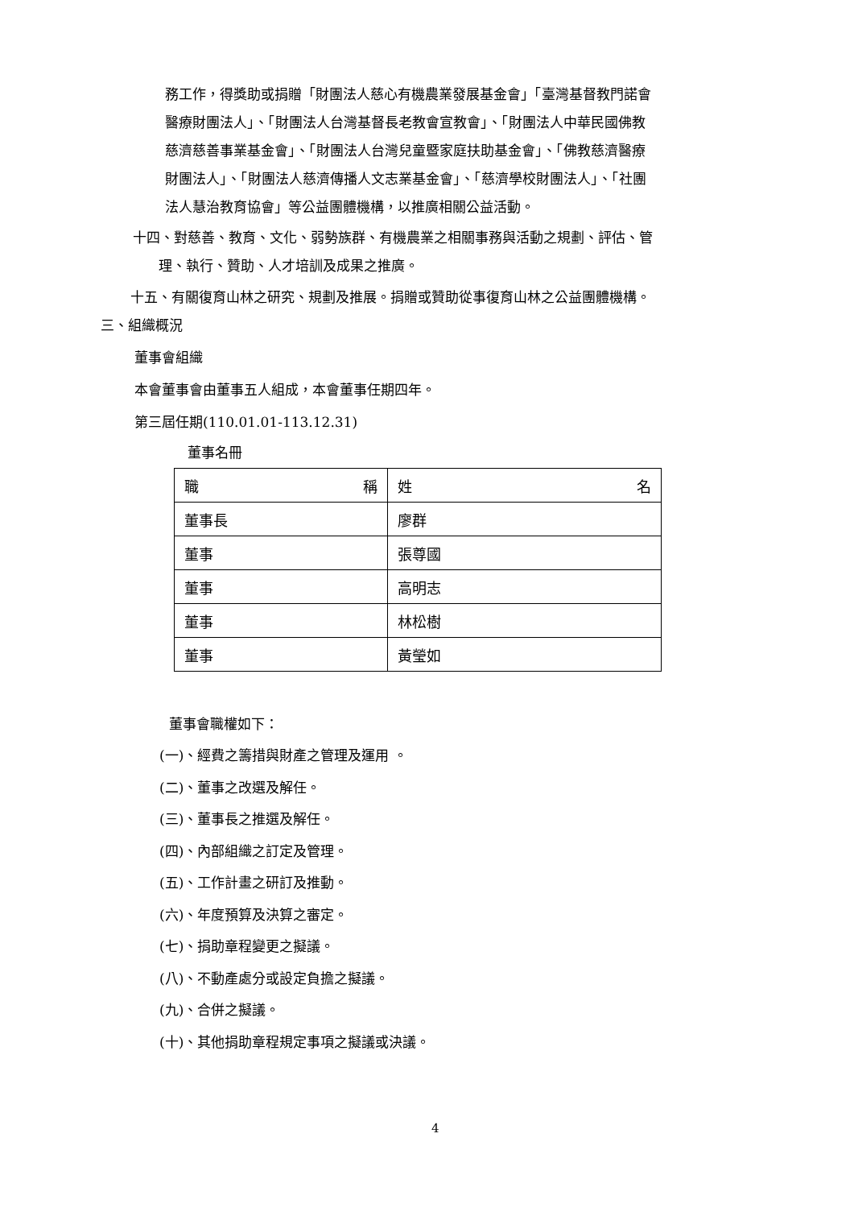務工作，得獎助或捐贈「財團法人慈心有機農業發展基金會」「臺灣基督教門諾會
醫療財團法人」、「財團法人台灣基督長老教會宣教會」、「財團法人中華民國佛教
慈濟慈善事業基金會」、「財團法人台灣兒童暨家庭扶助基金會」、「佛教慈濟醫療
財團法人」、「財團法人慈濟傳播人文志業基金會」、「慈濟學校財團法人」、「社團
法人慧治教育協會」等公益團體機構，以推廣相關公益活動。
十四、對慈善、教育、文化、弱勢族群、有機農業之相關事務與活動之規劃、評估、管
理、執行、贊助、人才培訓及成果之推廣。
十五、有關復育山林之研究、規劃及推展。捐贈或贊助從事復育山林之公益團體機構。
三、組織概況
董事會組織
本會董事會由董事五人組成，本會董事任期四年。
第三屆任期(110.01.01-113.12.31)
董事名冊
| 職 稱 | 姓 名 |
| 董事長 | 廖群 |
| 董事 | 張尊國 |
| 董事 | 高明志 |
| 董事 | 林松樹 |
| 董事 | 黃瑩如 |
董事會職權如下：
(一)、經費之籌措與財產之管理及運用 。
(二)、董事之改選及解任。
(三)、董事長之推選及解任。
(四)、內部組織之訂定及管理。
(五)、工作計畫之研訂及推動。
(六)、年度預算及決算之審定。
(七)、捐助章程變更之擬議。
(八)、不動產處分或設定負擔之擬議。
(九)、合併之擬議。
(十)、其他捐助章程規定事項之擬議或決議。
4